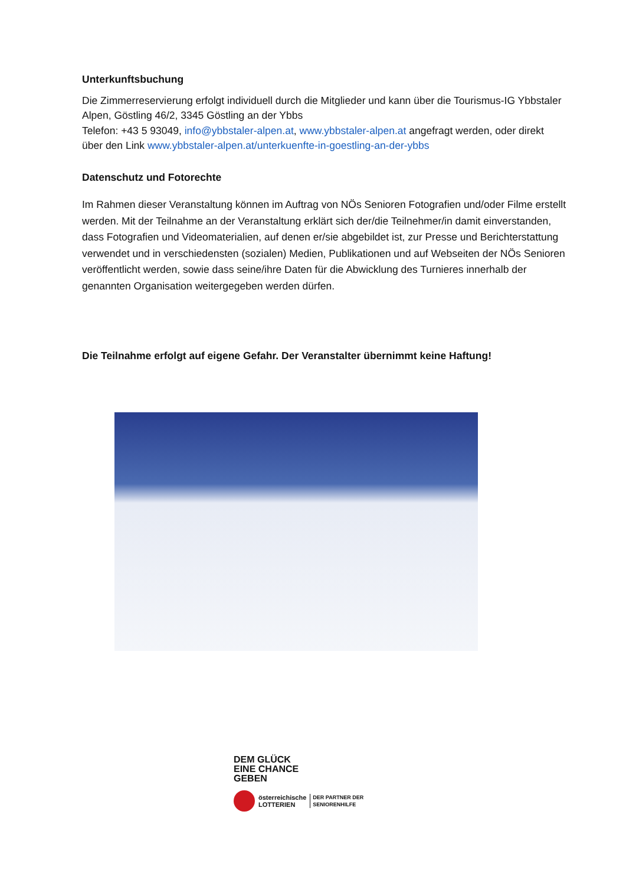Unterkunftsbuchung
Die Zimmerreservierung erfolgt individuell durch die Mitglieder und kann über die Tourismus-IG Ybbstaler Alpen, Göstling 46/2, 3345 Göstling an der Ybbs
Telefon: +43 5 93049, info@ybbstaler-alpen.at, www.ybbstaler-alpen.at angefragt werden, oder direkt über den Link www.ybbstaler-alpen.at/unterkuenfte-in-goestling-an-der-ybbs
Datenschutz und Fotorechte
Im Rahmen dieser Veranstaltung können im Auftrag von NÖs Senioren Fotografien und/oder Filme erstellt werden. Mit der Teilnahme an der Veranstaltung erklärt sich der/die Teilnehmer/in damit einverstanden, dass Fotografien und Videomaterialien, auf denen er/sie abgebildet ist, zur Presse und Berichterstattung verwendet und in verschiedensten (sozialen) Medien, Publikationen und auf Webseiten der NÖs Senioren veröffentlicht werden, sowie dass seine/ihre Daten für die Abwicklung des Turnieres innerhalb der genannten Organisation weitergegeben werden dürfen.
Die Teilnahme erfolgt auf eigene Gefahr. Der Veranstalter übernimmt keine Haftung!
DEM GLÜCK
EINE CHANCE
GEBEN
österreichische
LOTTERIEN DER PARTNER DER
SENIORENHILFE